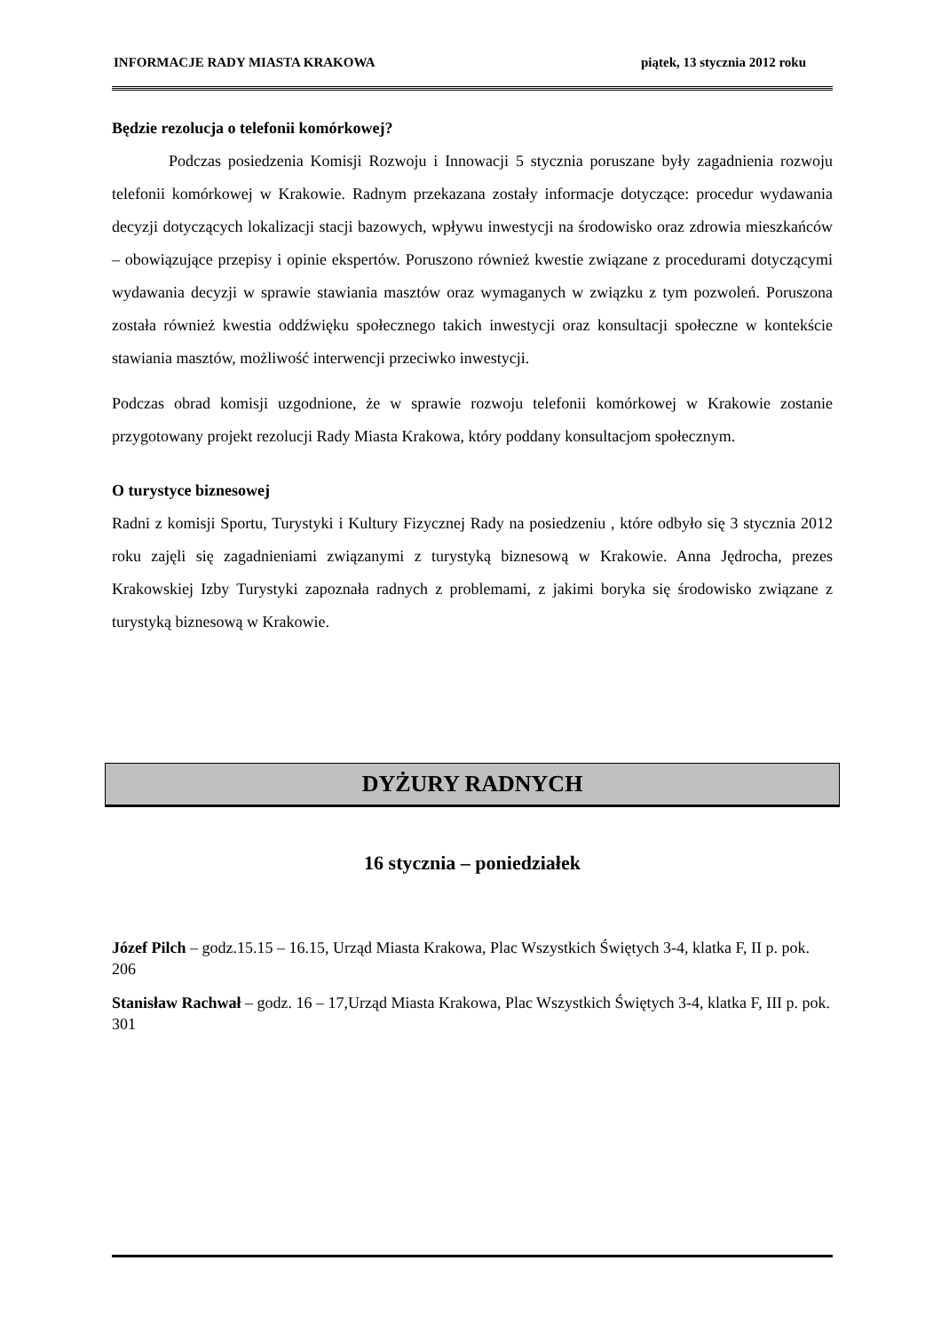INFORMACJE RADY MIASTA KRAKOWA piątek, 13 stycznia 2012 roku
Będzie rezolucja o telefonii komórkowej?
Podczas posiedzenia Komisji Rozwoju i Innowacji 5 stycznia poruszane były zagadnienia rozwoju telefonii komórkowej w Krakowie. Radnym przekazana zostały informacje dotyczące: procedur wydawania decyzji dotyczących lokalizacji stacji bazowych, wpływu inwestycji na środowisko oraz zdrowia mieszkańców – obowiązujące przepisy i opinie ekspertów. Poruszono również kwestie związane z procedurami dotyczącymi wydawania decyzji w sprawie stawiania masztów oraz wymaganych w związku z tym pozwoleń. Poruszona została również kwestia oddźwięku społecznego takich inwestycji oraz konsultacji społeczne w kontekście stawiania masztów, możliwość interwencji przeciwko inwestycji.
Podczas obrad komisji uzgodnione, że w sprawie rozwoju telefonii komórkowej w Krakowie zostanie przygotowany projekt rezolucji Rady Miasta Krakowa, który poddany konsultacjom społecznym.
O turystyce biznesowej
Radni z komisji Sportu, Turystyki i Kultury Fizycznej Rady na posiedzeniu , które odbyło się 3 stycznia 2012 roku zajęli się zagadnieniami związanymi z turystyką biznesową w Krakowie. Anna Jędrocha, prezes Krakowskiej Izby Turystyki zapoznała radnych z problemami, z jakimi boryka się środowisko związane z turystyką biznesową w Krakowie.
DYŻURY RADNYCH
16 stycznia – poniedziałek
Józef Pilch – godz.15.15 – 16.15, Urząd Miasta Krakowa, Plac Wszystkich Świętych 3-4, klatka F, II p. pok. 206
Stanisław Rachwał – godz. 16 – 17,Urząd Miasta Krakowa, Plac Wszystkich Świętych 3-4, klatka F, III p. pok. 301